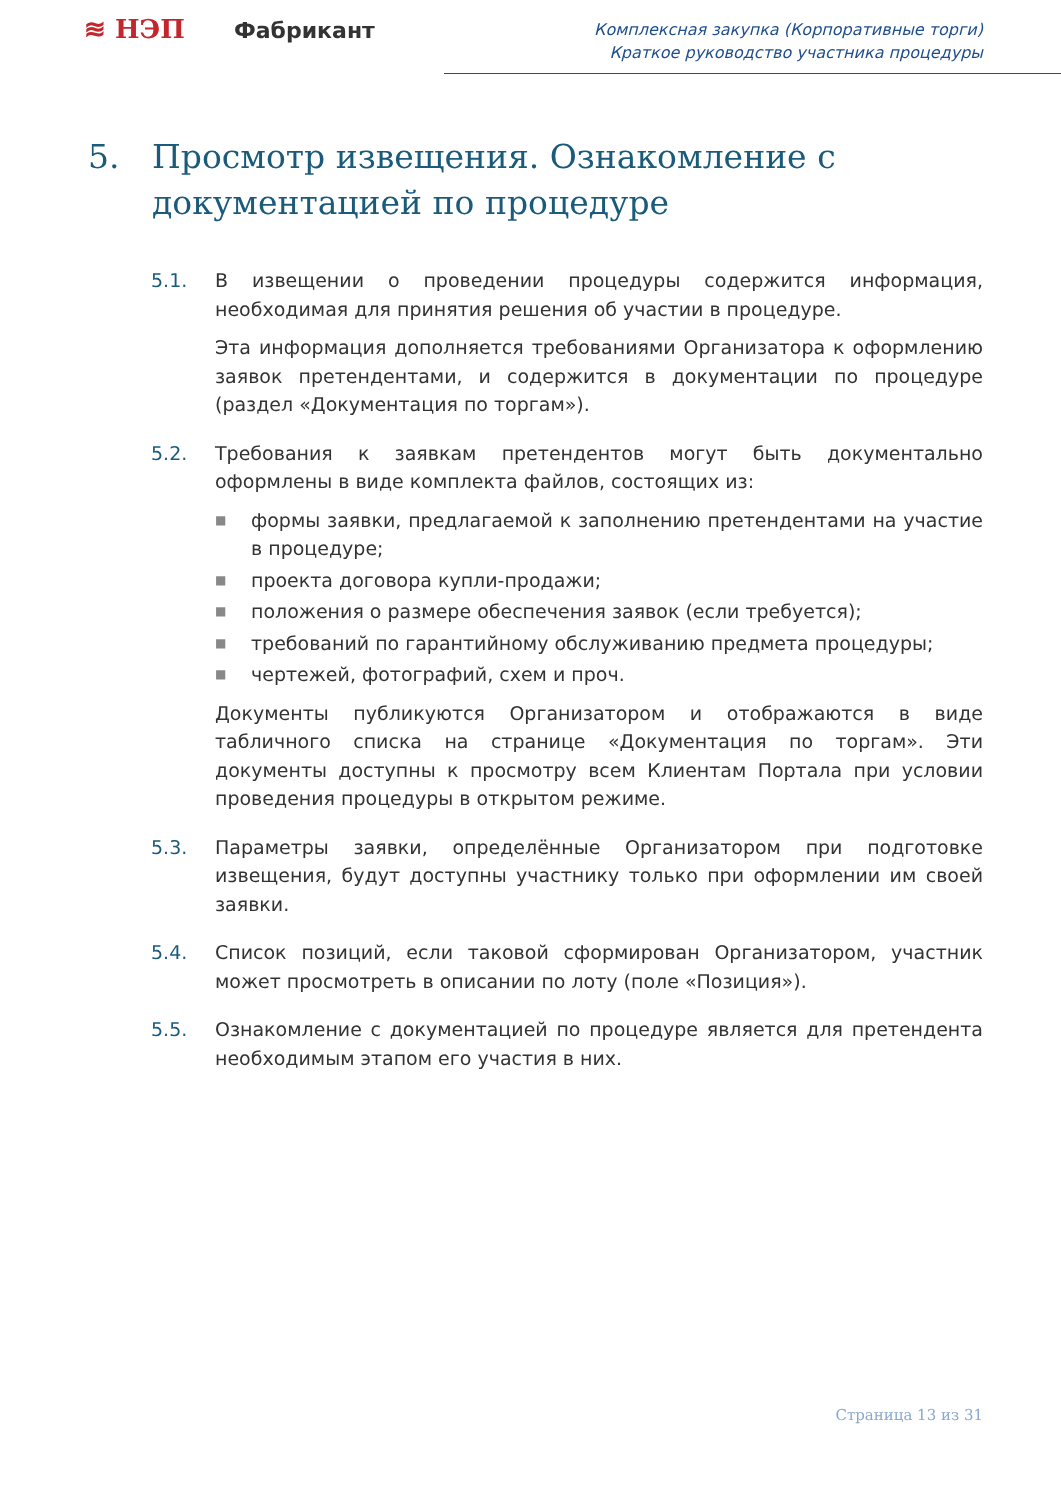≋ НЭП Фабрикант
Комплексная закупка (Корпоративные торги)
Краткое руководство участника процедуры
5. Просмотр извещения. Ознакомление с
документацией по процедуре
5.1. В извещении о проведении процедуры содержится информация, необходимая для принятия решения об участии в процедуре.
Эта информация дополняется требованиями Организатора к оформлению заявок претендентами, и содержится в документации по процедуре (раздел «Документация по торгам»).
5.2. Требования к заявкам претендентов могут быть документально оформлены в виде комплекта файлов, состоящих из:
■ формы заявки, предлагаемой к заполнению претендентами на участие в процедуре;
■ проекта договора купли-продажи;
■ положения о размере обеспечения заявок (если требуется);
■ требований по гарантийному обслуживанию предмета процедуры;
■ чертежей, фотографий, схем и проч.
Документы публикуются Организатором и отображаются в виде табличного списка на странице «Документация по торгам». Эти документы доступны к просмотру всем Клиентам Портала при условии проведения процедуры в открытом режиме.
5.3. Параметры заявки, определённые Организатором при подготовке извещения, будут доступны участнику только при оформлении им своей заявки.
5.4. Список позиций, если таковой сформирован Организатором, участник может просмотреть в описании по лоту (поле «Позиция»).
5.5. Ознакомление с документацией по процедуре является для претендента необходимым этапом его участия в них.
Страница 13 из 31